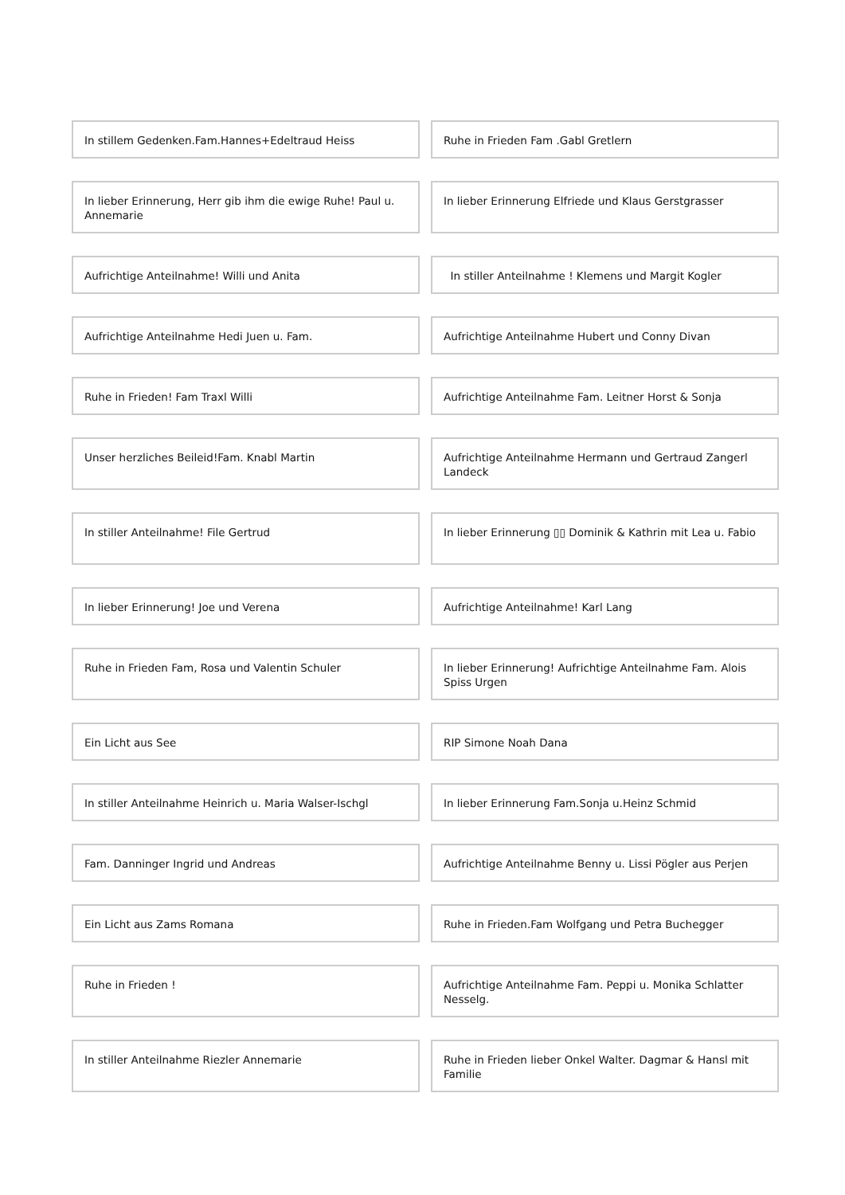In stillem Gedenken.Fam.Hannes+Edeltraud Heiss
Ruhe in Frieden Fam .Gabl Gretlern
In lieber Erinnerung, Herr gib ihm die ewige Ruhe! Paul u. Annemarie
In lieber Erinnerung Elfriede und Klaus Gerstgrasser
Aufrichtige Anteilnahme! Willi und Anita
In stiller Anteilnahme ! Klemens und Margit Kogler
Aufrichtige Anteilnahme Hedi Juen u. Fam.
Aufrichtige Anteilnahme Hubert und Conny Divan
Ruhe in Frieden! Fam Traxl Willi
Aufrichtige Anteilnahme Fam. Leitner Horst & Sonja
Unser herzliches Beileid!Fam. Knabl Martin
Aufrichtige Anteilnahme Hermann und Gertraud Zangerl Landeck
In stiller Anteilnahme! File Gertrud
In lieber Erinnerung ▯▯ Dominik & Kathrin mit Lea u. Fabio
In lieber Erinnerung! Joe und Verena
Aufrichtige Anteilnahme! Karl Lang
Ruhe in Frieden Fam, Rosa und Valentin Schuler
In lieber Erinnerung! Aufrichtige Anteilnahme Fam. Alois Spiss Urgen
Ein Licht aus See
RIP Simone Noah Dana
In stiller Anteilnahme Heinrich u. Maria Walser-Ischgl
In lieber Erinnerung Fam.Sonja u.Heinz Schmid
Fam. Danninger Ingrid und Andreas
Aufrichtige Anteilnahme Benny u. Lissi Pögler aus Perjen
Ein Licht aus Zams Romana
Ruhe in Frieden.Fam Wolfgang und Petra Buchegger
Ruhe in Frieden !
Aufrichtige Anteilnahme Fam. Peppi u. Monika Schlatter Nesselg.
In stiller Anteilnahme Riezler Annemarie
Ruhe in Frieden lieber Onkel Walter. Dagmar & Hansl mit Familie